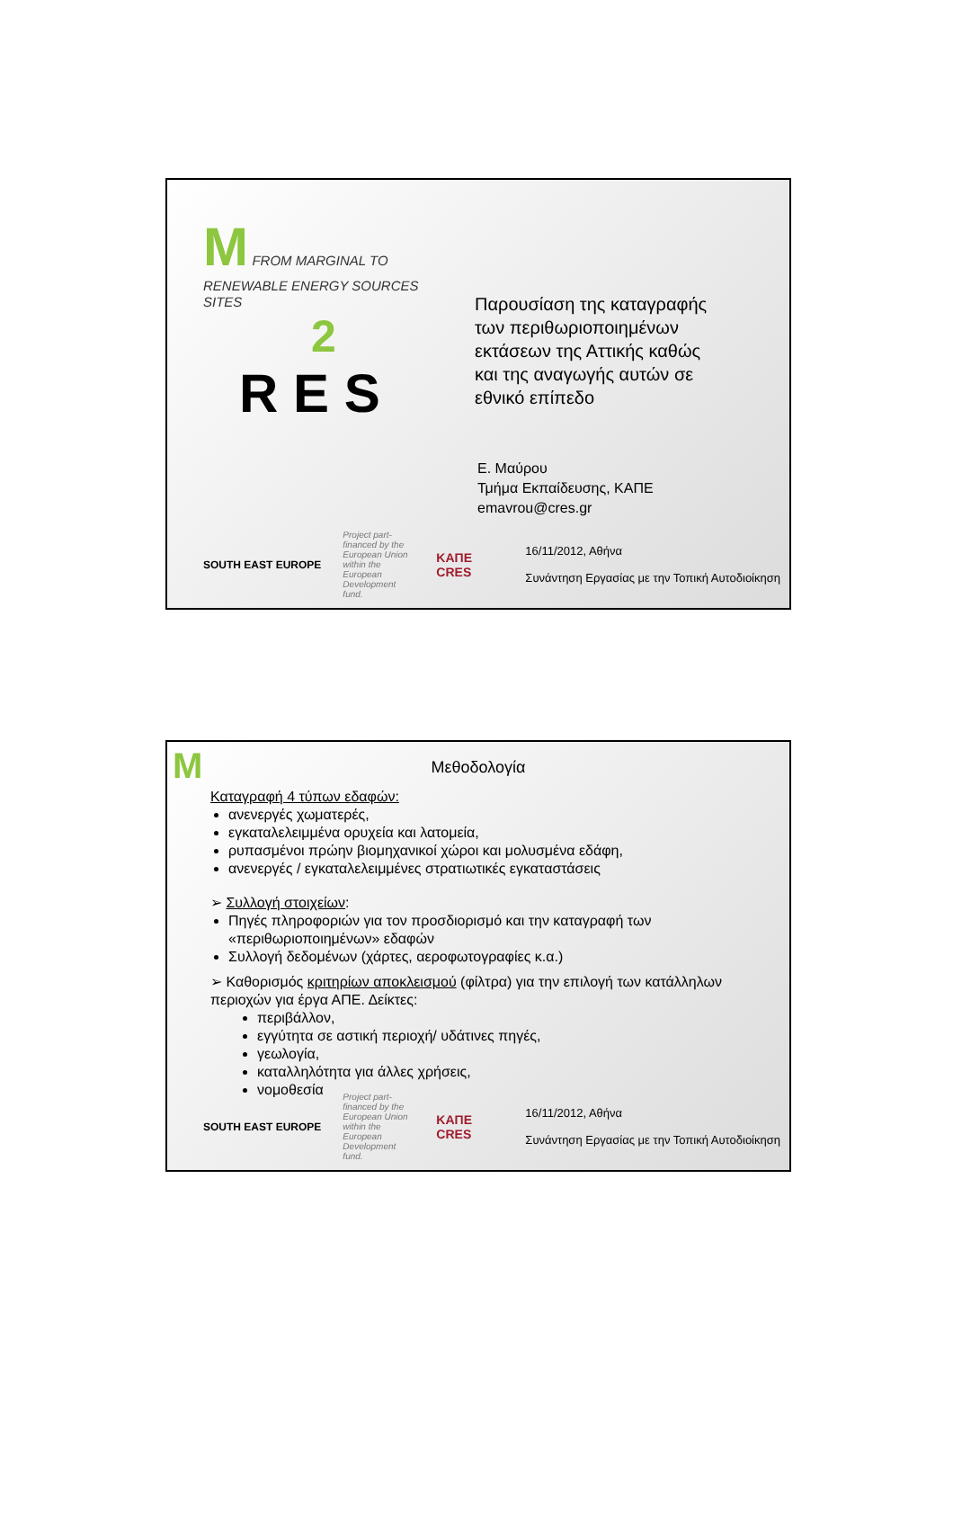M FROM MARGINAL TO RENEWABLE ENERGY SOURCES SITES
2
R E S
Παρουσίαση της καταγραφής των περιθωριοποιημένων εκτάσεων της Αττικής καθώς και της αναγωγής αυτών σε εθνικό επίπεδο
Ε. Μαύρου
Τμήμα Εκπαίδευσης, ΚΑΠΕ
emavrou@cres.gr
SOUTH EAST EUROPE Project part-financed by the European Union within the European Development fund. ΚΑΠΕ
CRES 16/11/2012, Αθήνα
Συνάντηση Εργασίας με την Τοπική Αυτοδιοίκηση
M
Μεθοδολογία
Καταγραφή 4 τύπων εδαφών:
ανενεργές χωματερές,
εγκαταλελειμμένα ορυχεία και λατομεία,
ρυπασμένοι πρώην βιομηχανικοί χώροι και μολυσμένα εδάφη,
ανενεργές / εγκαταλελειμμένες στρατιωτικές εγκαταστάσεις
➢ Συλλογή στοιχείων:
Πηγές πληροφοριών για τον προσδιορισμό και την καταγραφή των «περιθωριοποιημένων» εδαφών
Συλλογή δεδομένων (χάρτες, αεροφωτογραφίες κ.α.)
➢ Καθορισμός κριτηρίων αποκλεισμού (φίλτρα) για την επιλογή των κατάλληλων περιοχών για έργα ΑΠΕ. Δείκτες:
περιβάλλον,
εγγύτητα σε αστική περιοχή/ υδάτινες πηγές,
γεωλογία,
καταλληλότητα για άλλες χρήσεις,
νομοθεσία
SOUTH EAST EUROPE Project part-financed by the European Union within the European Development fund. ΚΑΠΕ
CRES 16/11/2012, Αθήνα
Συνάντηση Εργασίας με την Τοπική Αυτοδιοίκηση